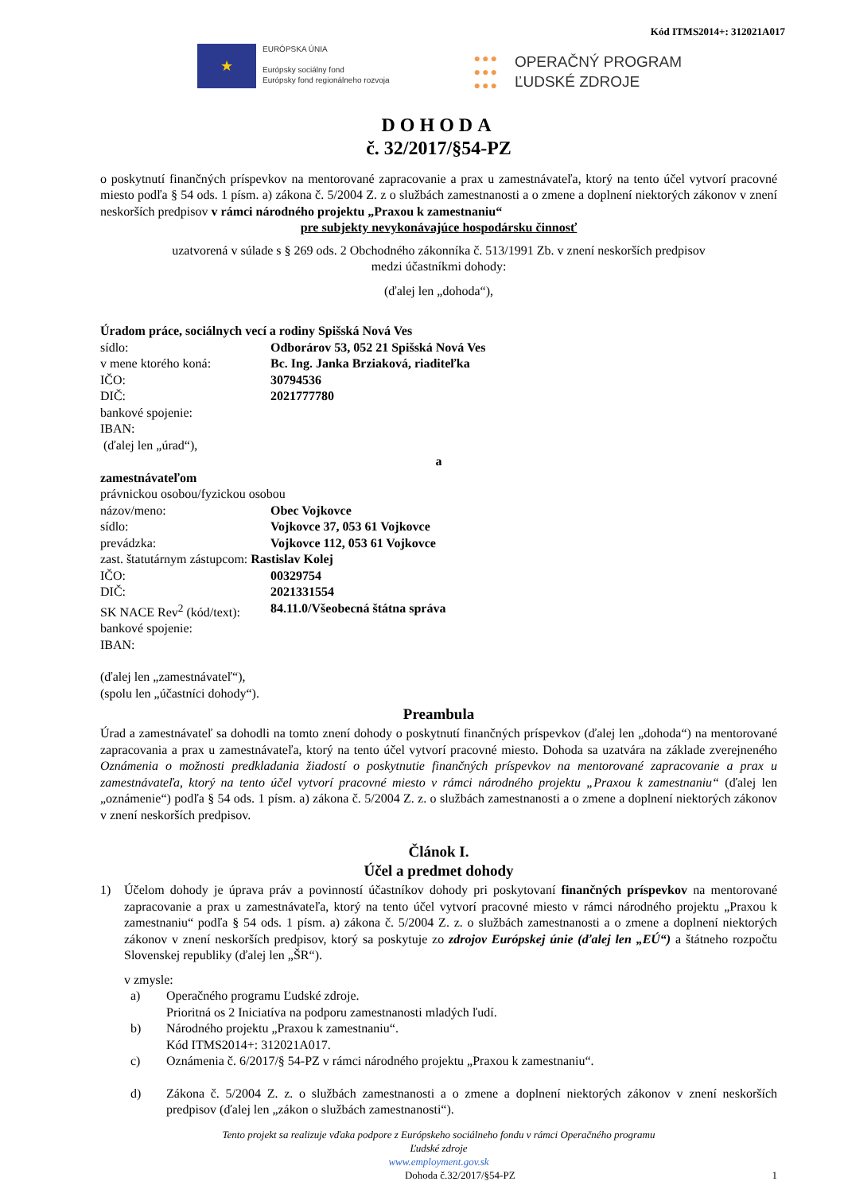Kód ITMS2014+: 312021A017
★
EURÓPSKA ÚNIA
Európsky sociálny fond
Európsky fond regionálneho rozvoja
●●●
●●●
●●●
OPERAČNÝ PROGRAM
ĽUDSKÉ ZDROJE
DOHODA
č. 32/2017/§54-PZ
o poskytnutí finančných príspevkov na mentorované zapracovanie a prax u zamestnávateľa, ktorý na tento účel vytvorí pracovné miesto podľa § 54 ods. 1 písm. a) zákona č. 5/2004 Z. z o službách zamestnanosti a o zmene a doplnení niektorých zákonov v znení neskorších predpisov v rámci národného projektu „Praxou k zamestnaniu“
pre subjekty nevykonávajúce hospodársku činnosť
uzatvorená v súlade s § 269 ods. 2 Obchodného zákonníka č. 513/1991 Zb. v znení neskorších predpisov
medzi účastníkmi dohody:
(ďalej len „dohoda“),
Úradom práce, sociálnych vecí a rodiny Spišská Nová Ves
sídlo: Odborárov 53, 052 21 Spišská Nová Ves
v mene ktorého koná: Bc. Ing. Janka Brziaková, riaditeľka
IČO: 30794536
DIČ: 2021777780
bankové spojenie:
IBAN:
(ďalej len „úrad“),
a
zamestnávateľom
právnickou osobou/fyzickou osobou
názov/meno: Obec Vojkovce
sídlo: Vojkovce 37, 053 61 Vojkovce
prevádzka: Vojkovce 112, 053 61 Vojkovce
zast. štatutárnym zástupcom: Rastislav Kolej
IČO: 00329754
DIČ: 2021331554
SK NACE Rev<sup>2</sup> (kód/text): 84.11.0/Všeobecná štátna správa
bankové spojenie:
IBAN:
(ďalej len „zamestnávateľ“),
(spolu len „účastníci dohody“).
Preambula
Úrad a zamestnávateľ sa dohodli na tomto znení dohody o poskytnutí finančných príspevkov (ďalej len „dohoda“) na mentorované zapracovania a prax u zamestnávateľa, ktorý na tento účel vytvorí pracovné miesto. Dohoda sa uzatvára na základe zverejneného Oznámenia o možnosti predkladania žiadostí o poskytnutie finančných príspevkov na mentorované zapracovanie a prax u zamestnávateľa, ktorý na tento účel vytvorí pracovné miesto v rámci národného projektu „Praxou k zamestnaniu“ (ďalej len „oznámenie“) podľa § 54 ods. 1 písm. a) zákona č. 5/2004 Z. z. o službách zamestnanosti a o zmene a doplnení niektorých zákonov v znení neskorších predpisov.
Článok I.
Účel a predmet dohody
1) Účelom dohody je úprava práv a povinností účastníkov dohody pri poskytovaní finančných príspevkov na mentorované zapracovanie a prax u zamestnávateľa, ktorý na tento účel vytvorí pracovné miesto v rámci národného projektu „Praxou k zamestnaniu“ podľa § 54 ods. 1 písm. a) zákona č. 5/2004 Z. z. o službách zamestnanosti a o zmene a doplnení niektorých zákonov v znení neskorších predpisov, ktorý sa poskytuje zo zdrojov Európskej únie (ďalej len „EÚ“) a štátneho rozpočtu Slovenskej republiky (ďalej len „ŠR“).
v zmysle:
a) Operačného programu Ľudské zdroje.
Prioritná os 2 Iniciatíva na podporu zamestnanosti mladých ľudí.
b) Národného projektu „Praxou k zamestnaniu“.
Kód ITMS2014+: 312021A017.
c) Oznámenia č. 6/2017/§ 54-PZ v rámci národného projektu „Praxou k zamestnaniu“.
d) Zákona č. 5/2004 Z. z. o službách zamestnanosti a o zmene a doplnení niektorých zákonov v znení neskorších predpisov (ďalej len „zákon o službách zamestnanosti“).
Tento projekt sa realizuje vďaka podpore z Európskeho sociálneho fondu v rámci Operačného programu
Ľudské zdroje
www.employment.gov.sk
Dohoda č.32/2017/§54-PZ 1